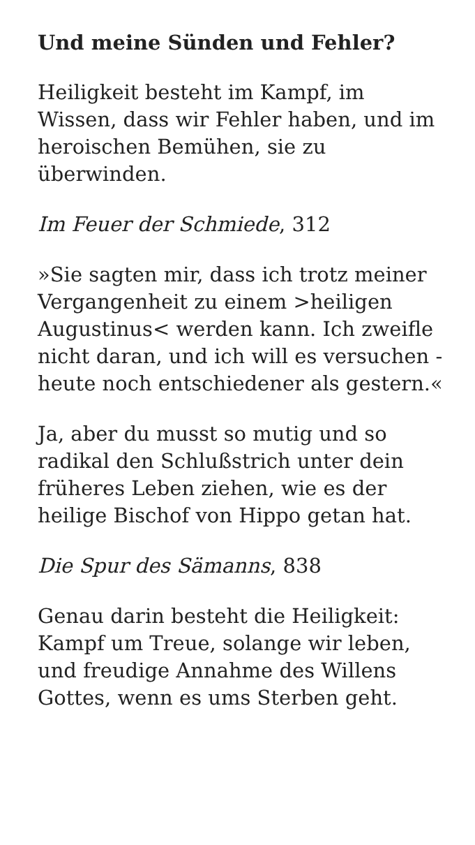Und meine Sünden und Fehler?
Heiligkeit besteht im Kampf, im Wissen, dass wir Fehler haben, und im heroischen Bemühen, sie zu überwinden.
Im Feuer der Schmiede, 312
»Sie sagten mir, dass ich trotz meiner Vergangenheit zu einem >heiligen Augustinus< werden kann. Ich zweifle nicht daran, und ich will es versuchen - heute noch entschiedener als gestern.«
Ja, aber du musst so mutig und so radikal den Schlußstrich unter dein früheres Leben ziehen, wie es der heilige Bischof von Hippo getan hat.
Die Spur des Sämanns, 838
Genau darin besteht die Heiligkeit: Kampf um Treue, solange wir leben, und freudige Annahme des Willens Gottes, wenn es ums Sterben geht.